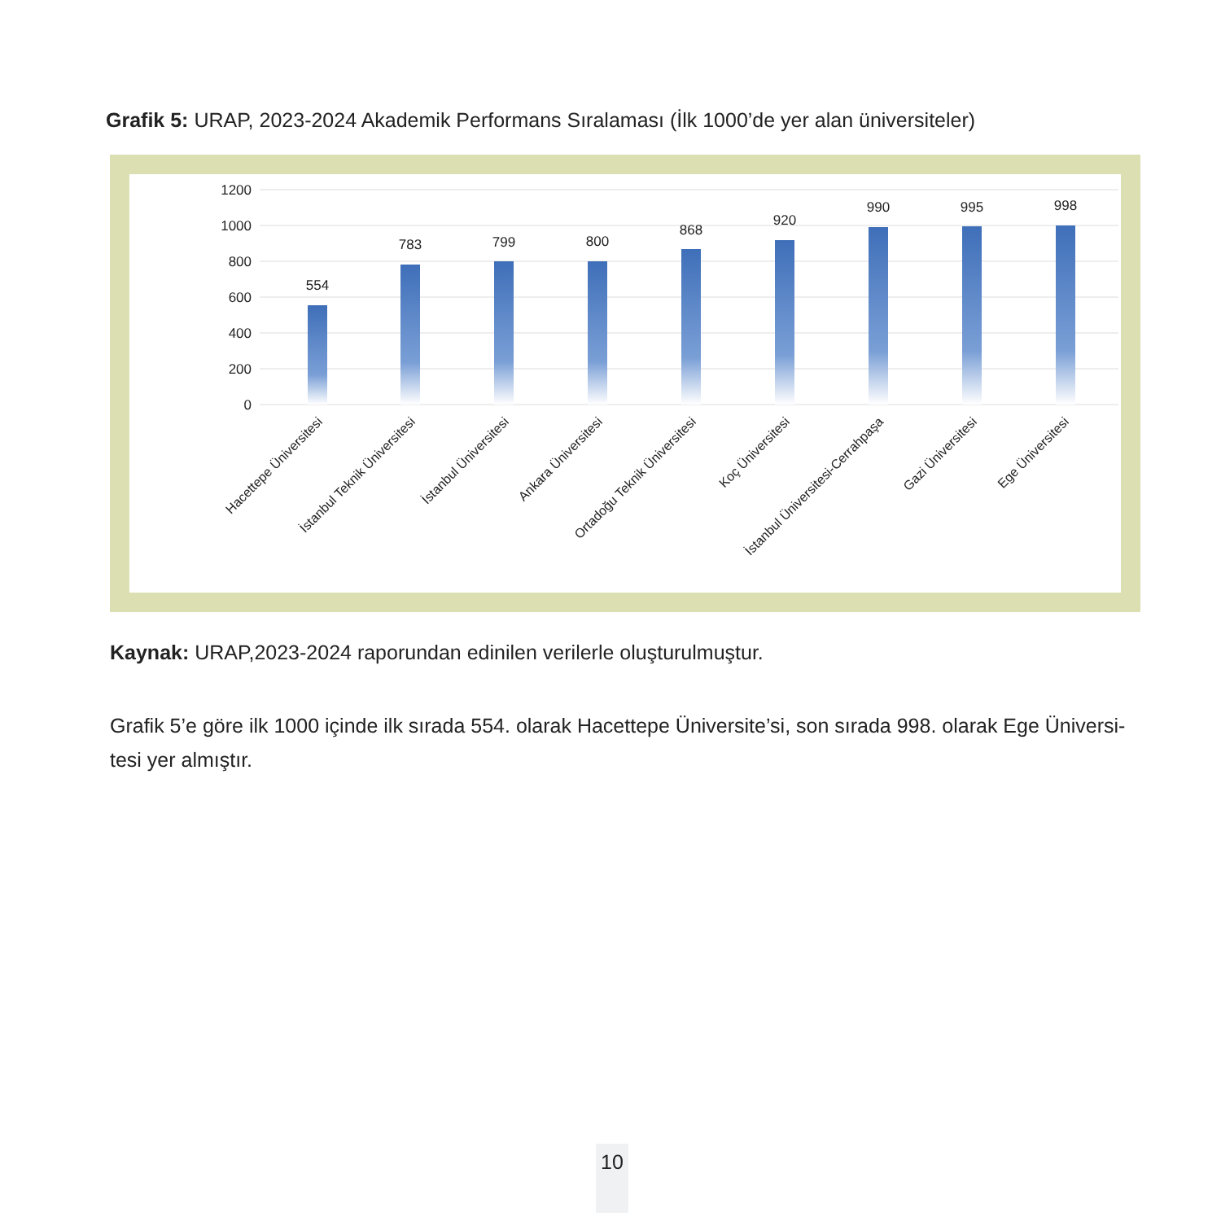Grafik 5: URAP, 2023-2024 Akademik Performans Sıralaması (İlk 1000’de yer alan üniversiteler)
1200
1000
800
600
400
200
0
554
783
799
800
868
920
990
995
998
Hacettepe Üniversitesi
İstanbul Teknik Üniversitesi
İstanbul Üniversitesi
Ankara Üniversitesi
Ortadoğu Teknik Üniversitesi
Koç Üniversitesi
İstanbul Üniversitesi-Cerrahpaşa
Gazi Üniversitesi
Ege Üniversitesi
Kaynak: URAP,2023-2024 raporundan edinilen verilerle oluşturulmuştur.
Grafik 5’e göre ilk 1000 içinde ilk sırada 554. olarak Hacettepe Üniversite’si, son sırada 998. olarak Ege Üniversi-tesi yer almıştır.
10